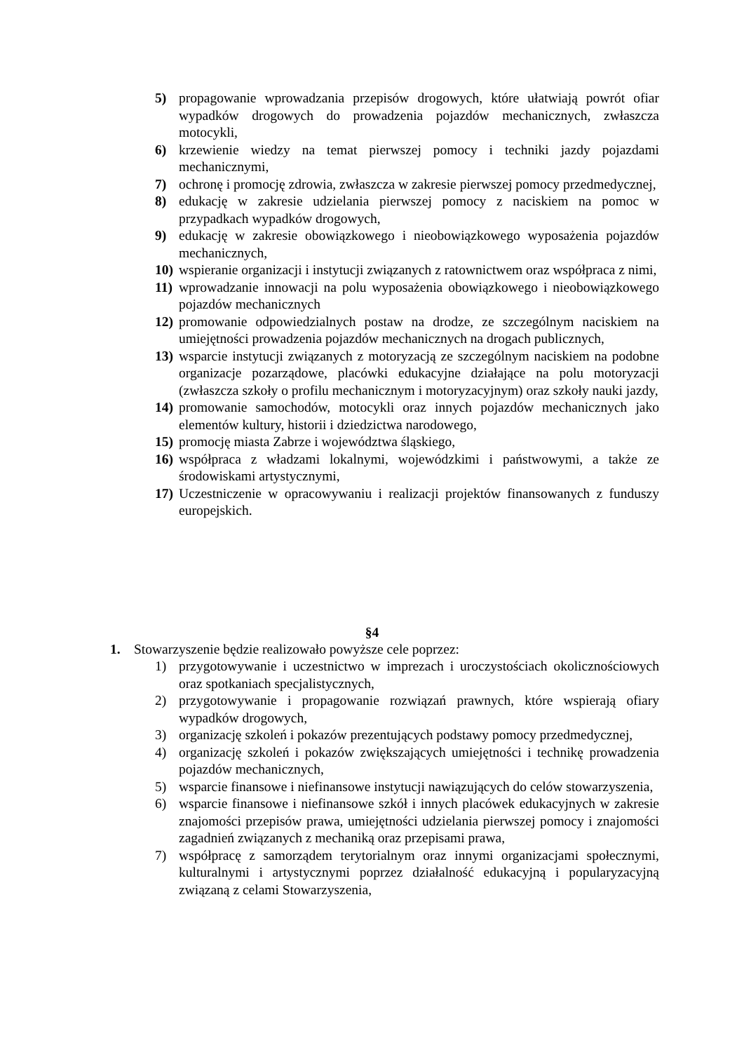5) propagowanie wprowadzania przepisów drogowych, które ułatwiają powrót ofiar wypadków drogowych do prowadzenia pojazdów mechanicznych, zwłaszcza motocykli,
6) krzewienie wiedzy na temat pierwszej pomocy i techniki jazdy pojazdami mechanicznymi,
7) ochronę i promocję zdrowia, zwłaszcza w zakresie pierwszej pomocy przedmedycznej,
8) edukację w zakresie udzielania pierwszej pomocy z naciskiem na pomoc w przypadkach wypadków drogowych,
9) edukację w zakresie obowiązkowego i nieobowiązkowego wyposażenia pojazdów mechanicznych,
10) wspieranie organizacji i instytucji związanych z ratownictwem oraz współpraca z nimi,
11) wprowadzanie innowacji na polu wyposażenia obowiązkowego i nieobowiązkowego pojazdów mechanicznych
12) promowanie odpowiedzialnych postaw na drodze, ze szczególnym naciskiem na umiejętności prowadzenia pojazdów mechanicznych na drogach publicznych,
13) wsparcie instytucji związanych z motoryzacją ze szczególnym naciskiem na podobne organizacje pozarządowe, placówki edukacyjne działające na polu motoryzacji (zwłaszcza szkoły o profilu mechanicznym i motoryzacyjnym) oraz szkoły nauki jazdy,
14) promowanie samochodów, motocykli oraz innych pojazdów mechanicznych jako elementów kultury, historii i dziedzictwa narodowego,
15) promocję miasta Zabrze i województwa śląskiego,
16) współpraca z władzami lokalnymi, wojewódzkimi i państwowymi, a także ze środowiskami artystycznymi,
17) Uczestniczenie w opracowywaniu i realizacji projektów finansowanych z funduszy europejskich.
§4
1. Stowarzyszenie będzie realizowało powyższe cele poprzez:
1) przygotowywanie i uczestnictwo w imprezach i uroczystościach okolicznościowych oraz spotkaniach specjalistycznych,
2) przygotowywanie i propagowanie rozwiązań prawnych, które wspierają ofiary wypadków drogowych,
3) organizację szkoleń i pokazów prezentujących podstawy pomocy przedmedycznej,
4) organizację szkoleń i pokazów zwiększających umiejętności i technikę prowadzenia pojazdów mechanicznych,
5) wsparcie finansowe i niefinansowe instytucji nawiązujących do celów stowarzyszenia,
6) wsparcie finansowe i niefinansowe szkół i innych placówek edukacyjnych w zakresie znajomości przepisów prawa, umiejętności udzielania pierwszej pomocy i znajomości zagadnień związanych z mechaniką oraz przepisami prawa,
7) współpracę z samorządem terytorialnym oraz innymi organizacjami społecznymi, kulturalnymi i artystycznymi poprzez działalność edukacyjną i popularyzacyjną związaną z celami Stowarzyszenia,